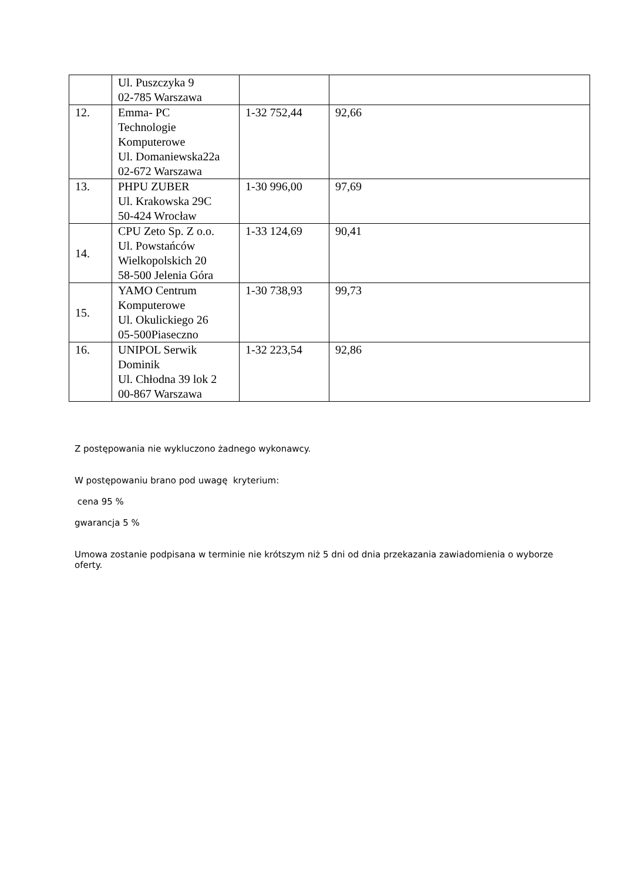| | Ul. Puszczyka 9 02-785 Warszawa | | |
| 12. | Emma- PC Technologie Komputerowe Ul. Domaniewska22a 02-672 Warszawa | 1-32 752,44 | 92,66 |
| 13. | PHPU ZUBER Ul. Krakowska 29C 50-424 Wrocław | 1-30 996,00 | 97,69 |
| 14. | CPU Zeto Sp. Z o.o. Ul. Powstańców Wielkopolskich 20 58-500 Jelenia Góra | 1-33 124,69 | 90,41 |
| 15. | YAMO Centrum Komputerowe Ul. Okulickiego 26 05-500Piaseczno | 1-30 738,93 | 99,73 |
| 16. | UNIPOL Serwik Dominik Ul. Chłodna 39 lok 2 00-867 Warszawa | 1-32 223,54 | 92,86 |
Z postępowania nie wykluczono żadnego wykonawcy.
W postępowaniu brano pod uwagę kryterium:
cena 95 %
gwarancja 5 %
Umowa zostanie podpisana w terminie nie krótszym niż 5 dni od dnia przekazania zawiadomienia o wyborze oferty.